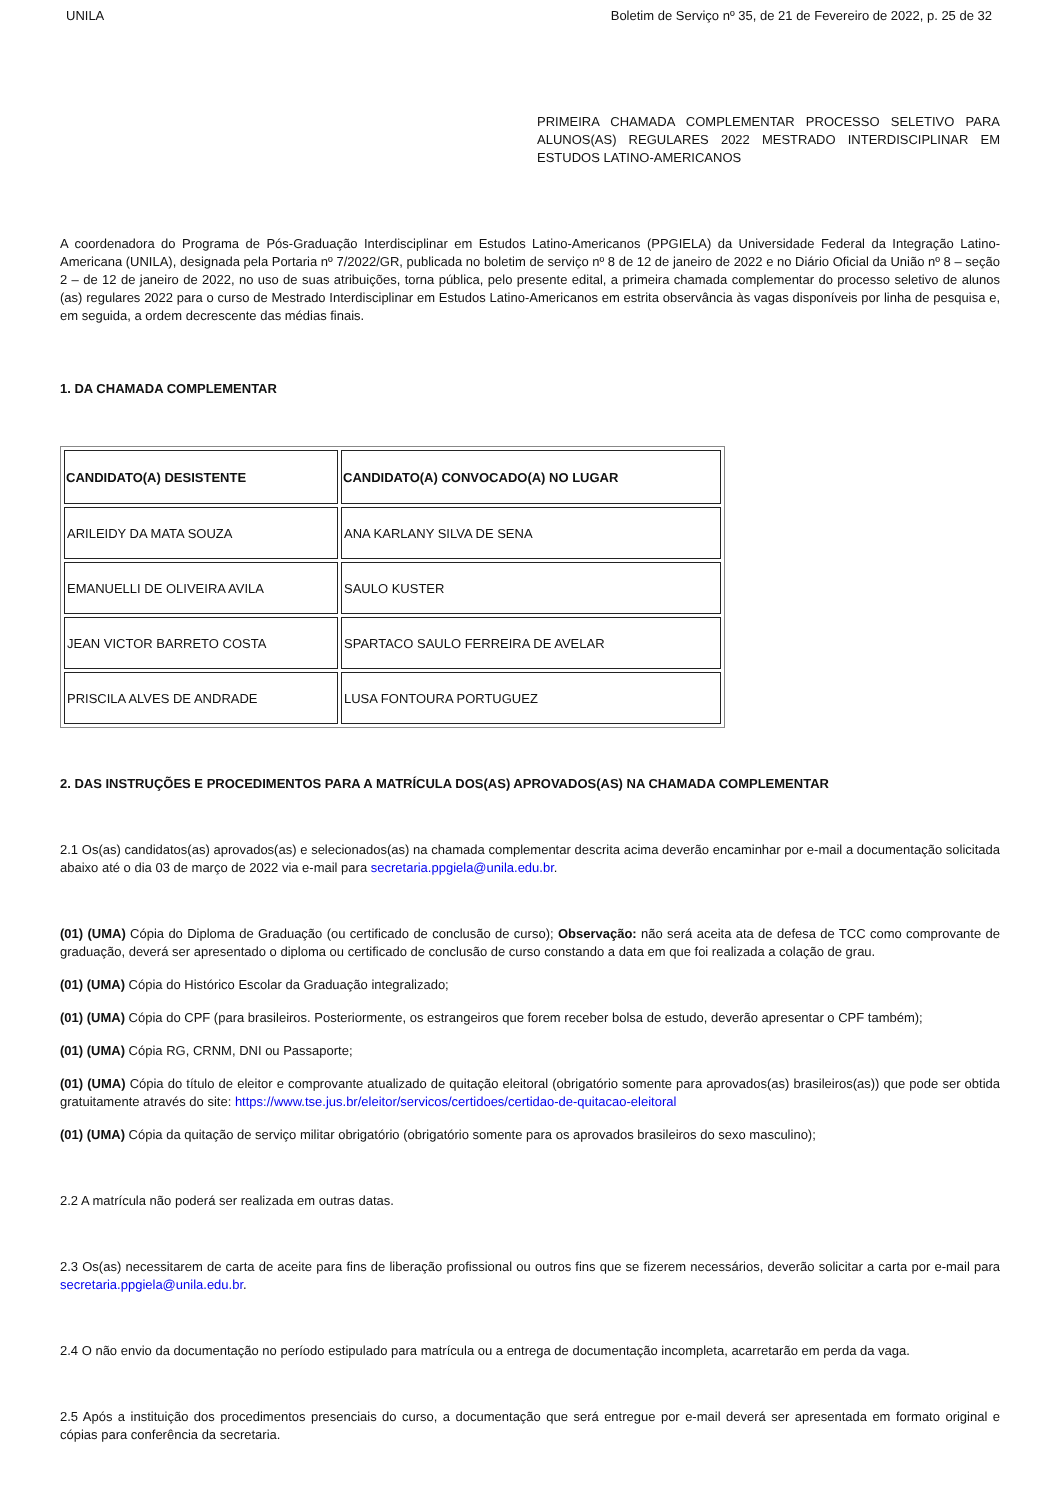UNILA Boletim de Serviço nº 35, de 21 de Fevereiro de 2022, p. 25 de 32
PRIMEIRA CHAMADA COMPLEMENTAR PROCESSO SELETIVO PARA ALUNOS(AS) REGULARES 2022 MESTRADO INTERDISCIPLINAR EM ESTUDOS LATINO-AMERICANOS
A coordenadora do Programa de Pós-Graduação Interdisciplinar em Estudos Latino-Americanos (PPGIELA) da Universidade Federal da Integração Latino-Americana (UNILA), designada pela Portaria nº 7/2022/GR, publicada no boletim de serviço nº 8 de 12 de janeiro de 2022 e no Diário Oficial da União nº 8 – seção 2 – de 12 de janeiro de 2022, no uso de suas atribuições, torna pública, pelo presente edital, a primeira chamada complementar do processo seletivo de alunos (as) regulares 2022 para o curso de Mestrado Interdisciplinar em Estudos Latino-Americanos em estrita observância às vagas disponíveis por linha de pesquisa e, em seguida, a ordem decrescente das médias finais.
1. DA CHAMADA COMPLEMENTAR
| CANDIDATO(A) DESISTENTE | CANDIDATO(A) CONVOCADO(A) NO LUGAR |
| --- | --- |
| ARILEIDY DA MATA SOUZA | ANA KARLANY SILVA DE SENA |
| EMANUELLI DE OLIVEIRA AVILA | SAULO KUSTER |
| JEAN VICTOR BARRETO COSTA | SPARTACO SAULO FERREIRA DE AVELAR |
| PRISCILA ALVES DE ANDRADE | LUSA FONTOURA PORTUGUEZ |
2. DAS INSTRUÇÕES E PROCEDIMENTOS PARA A MATRÍCULA DOS(AS) APROVADOS(AS) NA CHAMADA COMPLEMENTAR
2.1 Os(as) candidatos(as) aprovados(as) e selecionados(as) na chamada complementar descrita acima deverão encaminhar por e-mail a documentação solicitada abaixo até o dia 03 de março de 2022 via e-mail para secretaria.ppgiela@unila.edu.br.
(01) (UMA) Cópia do Diploma de Graduação (ou certificado de conclusão de curso); Observação: não será aceita ata de defesa de TCC como comprovante de graduação, deverá ser apresentado o diploma ou certificado de conclusão de curso constando a data em que foi realizada a colação de grau.
(01) (UMA) Cópia do Histórico Escolar da Graduação integralizado;
(01) (UMA) Cópia do CPF (para brasileiros. Posteriormente, os estrangeiros que forem receber bolsa de estudo, deverão apresentar o CPF também);
(01) (UMA) Cópia RG, CRNM, DNI ou Passaporte;
(01) (UMA) Cópia do título de eleitor e comprovante atualizado de quitação eleitoral (obrigatório somente para aprovados(as) brasileiros(as)) que pode ser obtida gratuitamente através do site: https://www.tse.jus.br/eleitor/servicos/certidoes/certidao-de-quitacao-eleitoral
(01) (UMA) Cópia da quitação de serviço militar obrigatório (obrigatório somente para os aprovados brasileiros do sexo masculino);
2.2 A matrícula não poderá ser realizada em outras datas.
2.3 Os(as) necessitarem de carta de aceite para fins de liberação profissional ou outros fins que se fizerem necessários, deverão solicitar a carta por e-mail para secretaria.ppgiela@unila.edu.br.
2.4 O não envio da documentação no período estipulado para matrícula ou a entrega de documentação incompleta, acarretarão em perda da vaga.
2.5 Após a instituição dos procedimentos presenciais do curso, a documentação que será entregue por e-mail deverá ser apresentada em formato original e cópias para conferência da secretaria.